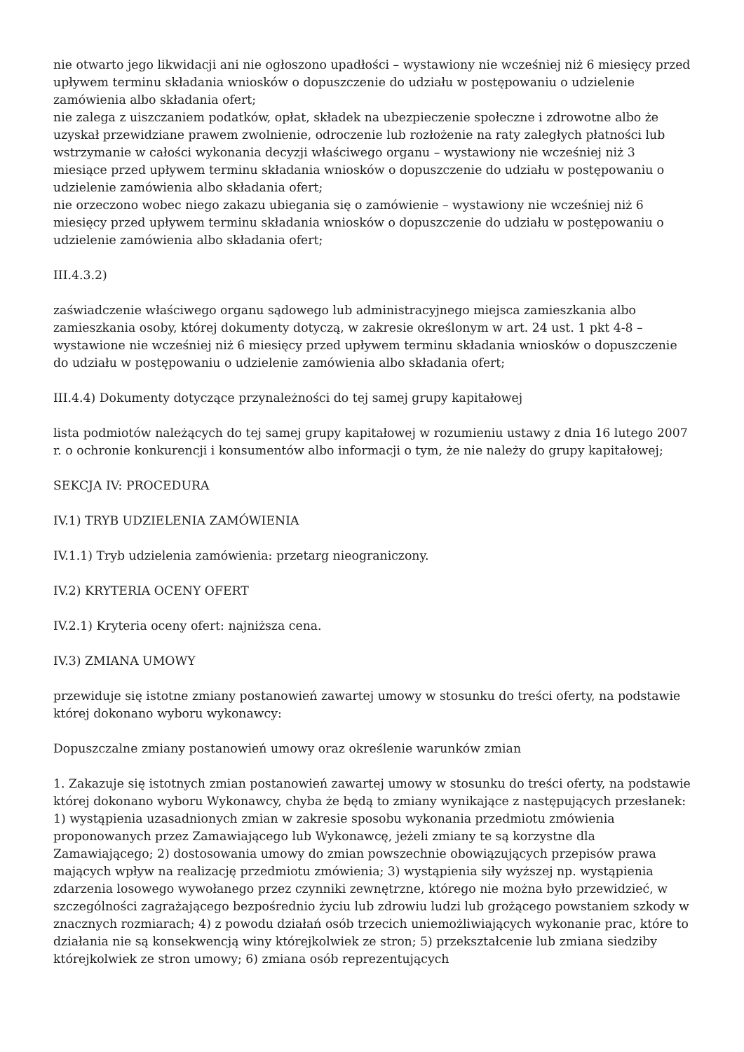nie otwarto jego likwidacji ani nie ogłoszono upadłości – wystawiony nie wcześniej niż 6 miesięcy przed upływem terminu składania wniosków o dopuszczenie do udziału w postępowaniu o udzielenie zamówienia albo składania ofert;
nie zalega z uiszczaniem podatków, opłat, składek na ubezpieczenie społeczne i zdrowotne albo że uzyskał przewidziane prawem zwolnienie, odroczenie lub rozłożenie na raty zaległych płatności lub wstrzymanie w całości wykonania decyzji właściwego organu – wystawiony nie wcześniej niż 3 miesiące przed upływem terminu składania wniosków o dopuszczenie do udziału w postępowaniu o udzielenie zamówienia albo składania ofert;
nie orzeczono wobec niego zakazu ubiegania się o zamówienie – wystawiony nie wcześniej niż 6 miesięcy przed upływem terminu składania wniosków o dopuszczenie do udziału w postępowaniu o udzielenie zamówienia albo składania ofert;
III.4.3.2)
zaświadczenie właściwego organu sądowego lub administracyjnego miejsca zamieszkania albo zamieszkania osoby, której dokumenty dotyczą, w zakresie określonym w art. 24 ust. 1 pkt 4-8 – wystawione nie wcześniej niż 6 miesięcy przed upływem terminu składania wniosków o dopuszczenie do udziału w postępowaniu o udzielenie zamówienia albo składania ofert;
III.4.4) Dokumenty dotyczące przynależności do tej samej grupy kapitałowej
lista podmiotów należących do tej samej grupy kapitałowej w rozumieniu ustawy z dnia 16 lutego 2007 r. o ochronie konkurencji i konsumentów albo informacji o tym, że nie należy do grupy kapitałowej;
SEKCJA IV: PROCEDURA
IV.1) TRYB UDZIELENIA ZAMÓWIENIA
IV.1.1) Tryb udzielenia zamówienia: przetarg nieograniczony.
IV.2) KRYTERIA OCENY OFERT
IV.2.1) Kryteria oceny ofert: najniższa cena.
IV.3) ZMIANA UMOWY
przewiduje się istotne zmiany postanowień zawartej umowy w stosunku do treści oferty, na podstawie której dokonano wyboru wykonawcy:
Dopuszczalne zmiany postanowień umowy oraz określenie warunków zmian
1. Zakazuje się istotnych zmian postanowień zawartej umowy w stosunku do treści oferty, na podstawie której dokonano wyboru Wykonawcy, chyba że będą to zmiany wynikające z następujących przesłanek: 1) wystąpienia uzasadnionych zmian w zakresie sposobu wykonania przedmiotu zmówienia proponowanych przez Zamawiającego lub Wykonawcę, jeżeli zmiany te są korzystne dla Zamawiającego; 2) dostosowania umowy do zmian powszechnie obowiązujących przepisów prawa mających wpływ na realizację przedmiotu zmówienia; 3) wystąpienia siły wyższej np. wystąpienia zdarzenia losowego wywołanego przez czynniki zewnętrzne, którego nie można było przewidzieć, w szczególności zagrażającego bezpośrednio życiu lub zdrowiu ludzi lub grożącego powstaniem szkody w znacznych rozmiarach; 4) z powodu działań osób trzecich uniemożliwiających wykonanie prac, które to działania nie są konsekwencją winy którejkolwiek ze stron; 5) przekształcenie lub zmiana siedziby którejkolwiek ze stron umowy; 6) zmiana osób reprezentujących